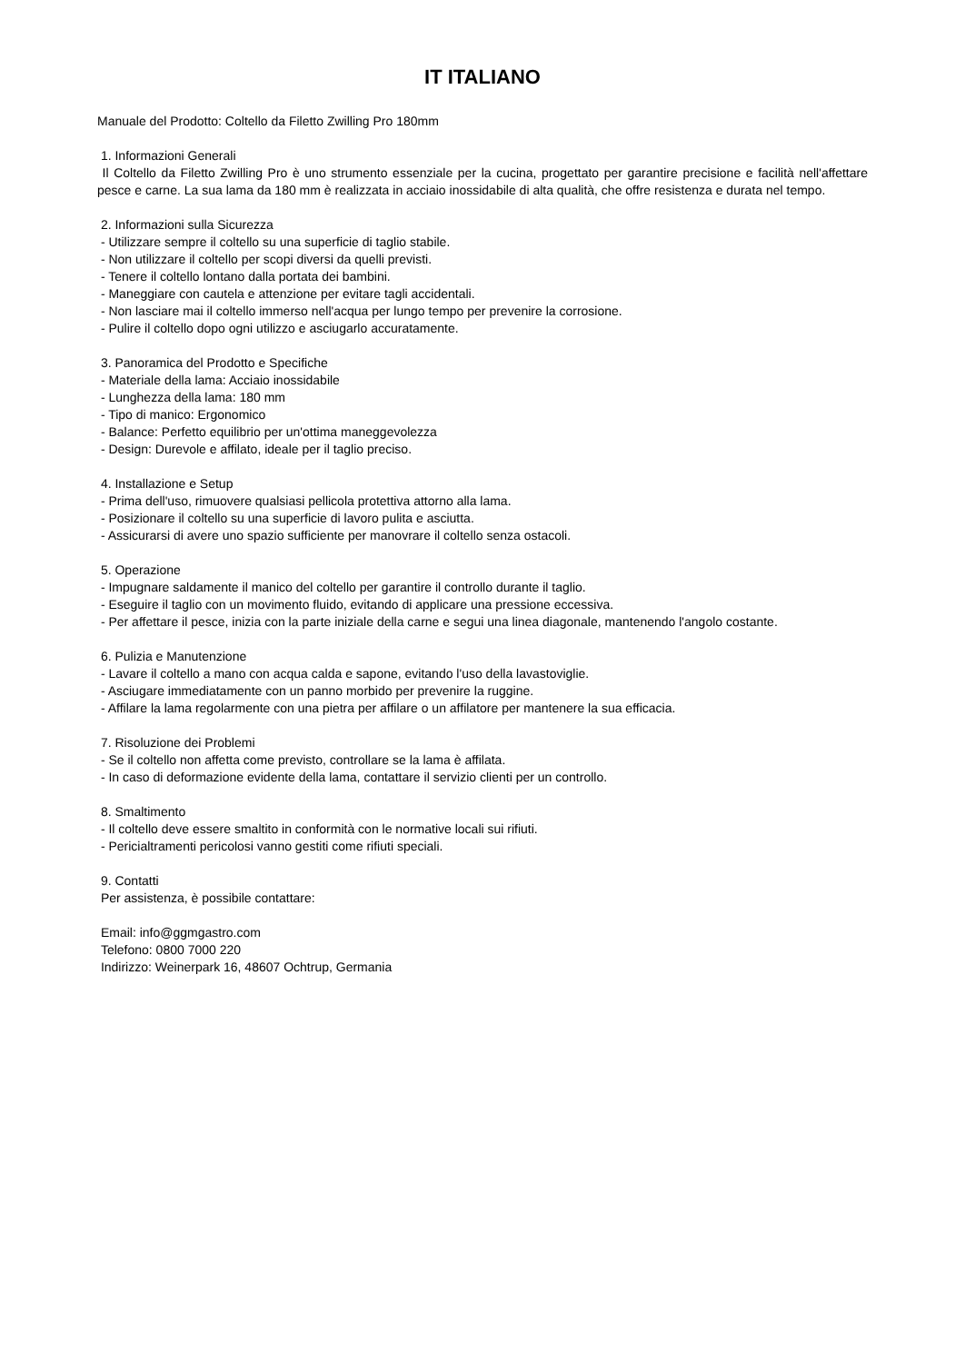IT ITALIANO
Manuale del Prodotto: Coltello da Filetto Zwilling Pro 180mm
1. Informazioni Generali
Il Coltello da Filetto Zwilling Pro è uno strumento essenziale per la cucina, progettato per garantire precisione e facilità nell'affettare pesce e carne. La sua lama da 180 mm è realizzata in acciaio inossidabile di alta qualità, che offre resistenza e durata nel tempo.
2. Informazioni sulla Sicurezza
- Utilizzare sempre il coltello su una superficie di taglio stabile.
- Non utilizzare il coltello per scopi diversi da quelli previsti.
- Tenere il coltello lontano dalla portata dei bambini.
- Maneggiare con cautela e attenzione per evitare tagli accidentali.
- Non lasciare mai il coltello immerso nell'acqua per lungo tempo per prevenire la corrosione.
- Pulire il coltello dopo ogni utilizzo e asciugarlo accuratamente.
3. Panoramica del Prodotto e Specifiche
- Materiale della lama: Acciaio inossidabile
- Lunghezza della lama: 180 mm
- Tipo di manico: Ergonomico
- Balance: Perfetto equilibrio per un'ottima maneggevolezza
- Design: Durevole e affilato, ideale per il taglio preciso.
4. Installazione e Setup
- Prima dell'uso, rimuovere qualsiasi pellicola protettiva attorno alla lama.
- Posizionare il coltello su una superficie di lavoro pulita e asciutta.
- Assicurarsi di avere uno spazio sufficiente per manovrare il coltello senza ostacoli.
5. Operazione
- Impugnare saldamente il manico del coltello per garantire il controllo durante il taglio.
- Eseguire il taglio con un movimento fluido, evitando di applicare una pressione eccessiva.
- Per affettare il pesce, inizia con la parte iniziale della carne e segui una linea diagonale, mantenendo l'angolo costante.
6. Pulizia e Manutenzione
- Lavare il coltello a mano con acqua calda e sapone, evitando l'uso della lavastoviglie.
- Asciugare immediatamente con un panno morbido per prevenire la ruggine.
- Affilare la lama regolarmente con una pietra per affilare o un affilatore per mantenere la sua efficacia.
7. Risoluzione dei Problemi
- Se il coltello non affetta come previsto, controllare se la lama è affilata.
- In caso di deformazione evidente della lama, contattare il servizio clienti per un controllo.
8. Smaltimento
- Il coltello deve essere smaltito in conformità con le normative locali sui rifiuti.
- Pericialtramenti pericolosi vanno gestiti come rifiuti speciali.
9. Contatti
Per assistenza, è possibile contattare:
Email: info@ggmgastro.com
Telefono: 0800 7000 220
Indirizzo: Weinerpark 16, 48607 Ochtrup, Germania